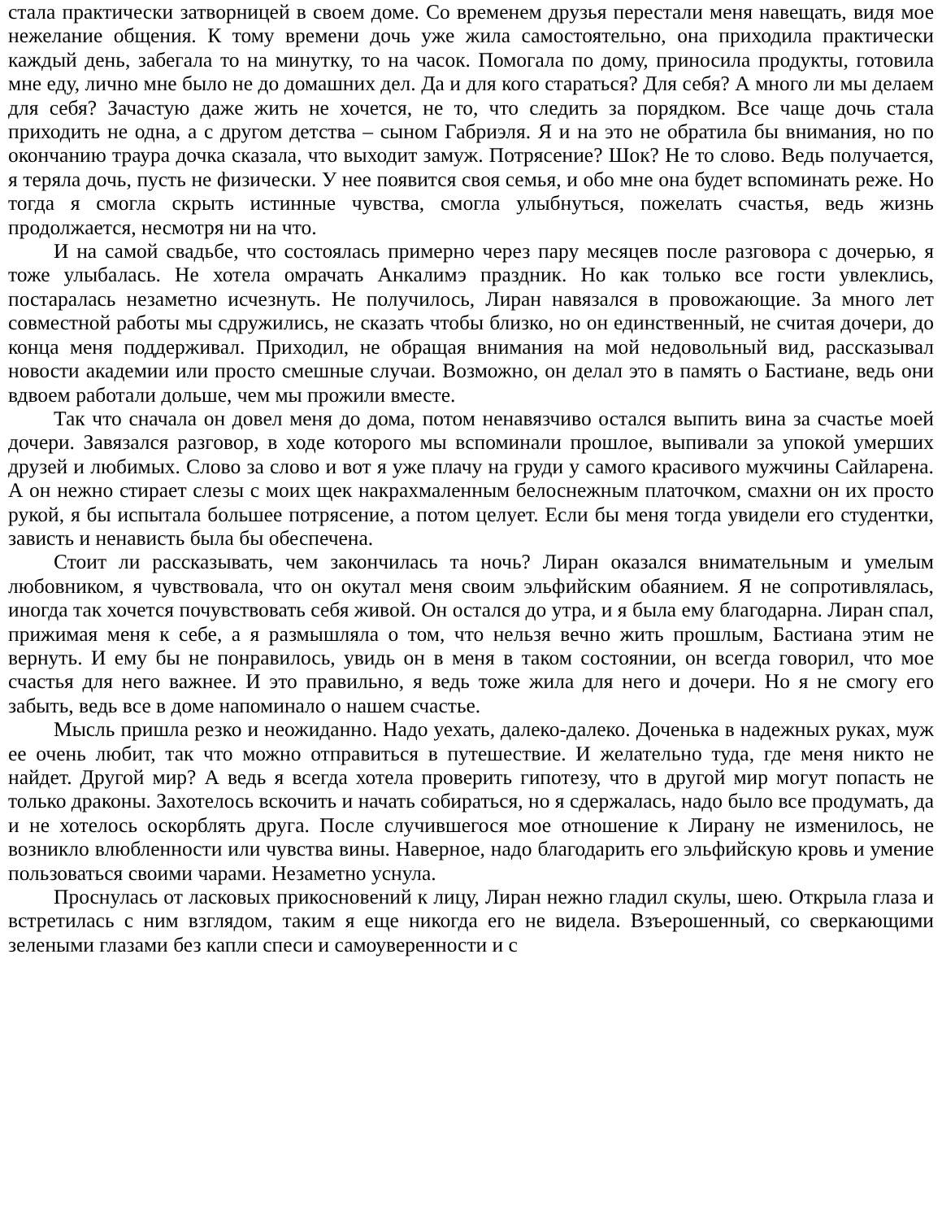стала практически затворницей в своем доме. Со временем друзья перестали меня навещать, видя мое нежелание общения. К тому времени дочь уже жила самостоятельно, она приходила практически каждый день, забегала то на минутку, то на часок. Помогала по дому, приносила продукты, готовила мне еду, лично мне было не до домашних дел. Да и для кого стараться? Для себя? А много ли мы делаем для себя? Зачастую даже жить не хочется, не то, что следить за порядком. Все чаще дочь стала приходить не одна, а с другом детства – сыном Габриэля. Я и на это не обратила бы внимания, но по окончанию траура дочка сказала, что выходит замуж. Потрясение? Шок? Не то слово. Ведь получается, я теряла дочь, пусть не физически. У нее появится своя семья, и обо мне она будет вспоминать реже. Но тогда я смогла скрыть истинные чувства, смогла улыбнуться, пожелать счастья, ведь жизнь продолжается, несмотря ни на что.
И на самой свадьбе, что состоялась примерно через пару месяцев после разговора с дочерью, я тоже улыбалась. Не хотела омрачать Анкалимэ праздник. Но как только все гости увлеклись, постаралась незаметно исчезнуть. Не получилось, Лиран навязался в провожающие. За много лет совместной работы мы сдружились, не сказать чтобы близко, но он единственный, не считая дочери, до конца меня поддерживал. Приходил, не обращая внимания на мой недовольный вид, рассказывал новости академии или просто смешные случаи. Возможно, он делал это в память о Бастиане, ведь они вдвоем работали дольше, чем мы прожили вместе.
Так что сначала он довел меня до дома, потом ненавязчиво остался выпить вина за счастье моей дочери. Завязался разговор, в ходе которого мы вспоминали прошлое, выпивали за упокой умерших друзей и любимых. Слово за слово и вот я уже плачу на груди у самого красивого мужчины Сайларена. А он нежно стирает слезы с моих щек накрахмаленным белоснежным платочком, смахни он их просто рукой, я бы испытала большее потрясение, а потом целует. Если бы меня тогда увидели его студентки, зависть и ненависть была бы обеспечена.
Стоит ли рассказывать, чем закончилась та ночь? Лиран оказался внимательным и умелым любовником, я чувствовала, что он окутал меня своим эльфийским обаянием. Я не сопротивлялась, иногда так хочется почувствовать себя живой. Он остался до утра, и я была ему благодарна. Лиран спал, прижимая меня к себе, а я размышляла о том, что нельзя вечно жить прошлым, Бастиана этим не вернуть. И ему бы не понравилось, увидь он в меня в таком состоянии, он всегда говорил, что мое счастья для него важнее. И это правильно, я ведь тоже жила для него и дочери. Но я не смогу его забыть, ведь все в доме напоминало о нашем счастье.
Мысль пришла резко и неожиданно. Надо уехать, далеко-далеко. Доченька в надежных руках, муж ее очень любит, так что можно отправиться в путешествие. И желательно туда, где меня никто не найдет. Другой мир? А ведь я всегда хотела проверить гипотезу, что в другой мир могут попасть не только драконы. Захотелось вскочить и начать собираться, но я сдержалась, надо было все продумать, да и не хотелось оскорблять друга. После случившегося мое отношение к Лирану не изменилось, не возникло влюбленности или чувства вины. Наверное, надо благодарить его эльфийскую кровь и умение пользоваться своими чарами. Незаметно уснула.
Проснулась от ласковых прикосновений к лицу, Лиран нежно гладил скулы, шею. Открыла глаза и встретилась с ним взглядом, таким я еще никогда его не видела. Взъерошенный, со сверкающими зелеными глазами без капли спеси и самоуверенности и с